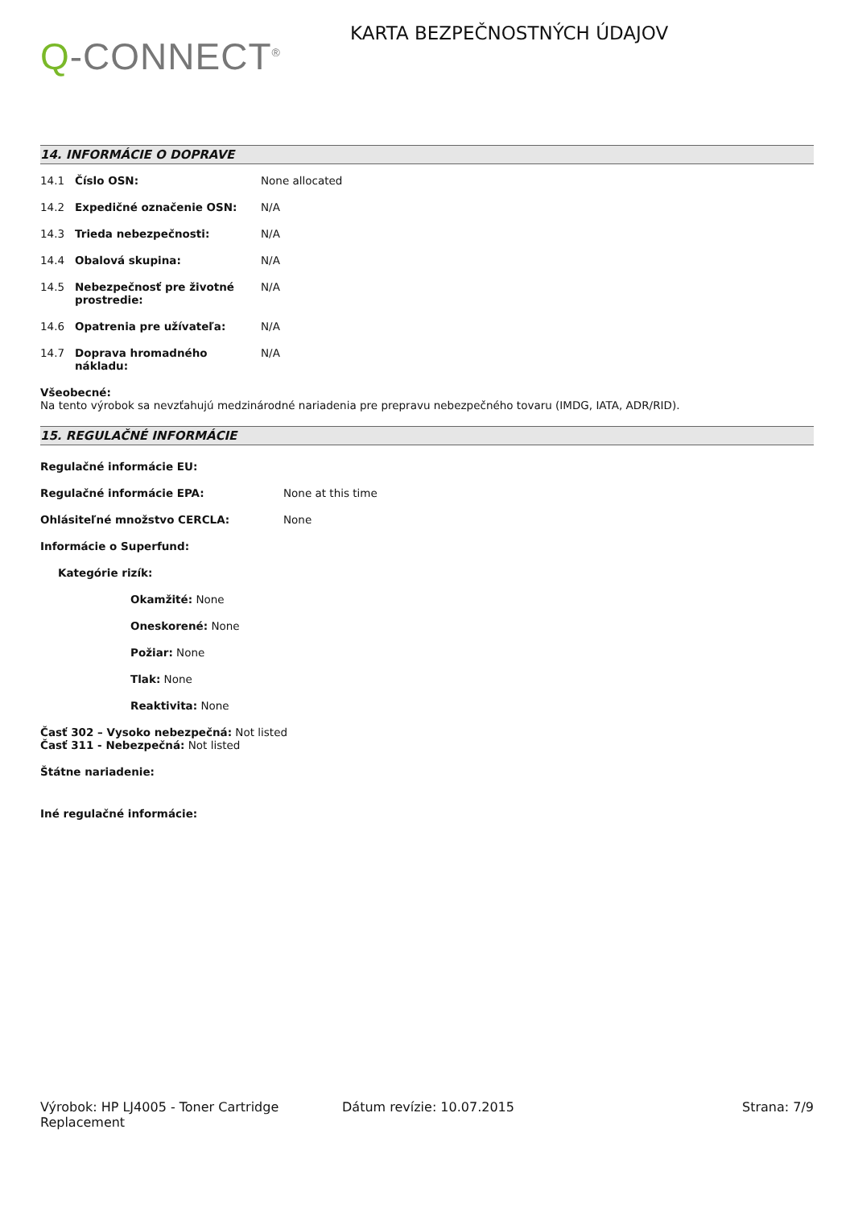Q-CONNECT<sup>®</sup>
KARTA BEZPEČNOSTNÝCH ÚDAJOV
14. INFORMÁCIE O DOPRAVE
| 14.1 | Číslo OSN: | None allocated |
| 14.2 | Expedičné označenie OSN: | N/A |
| 14.3 | Trieda nebezpečnosti: | N/A |
| 14.4 | Obalová skupina: | N/A |
| 14.5 | Nebezpečnosť pre životné prostredie: | N/A |
| 14.6 | Opatrenia pre užívateľa: | N/A |
| 14.7 | Doprava hromadného nákladu: | N/A |
Všeobecné:
Na tento výrobok sa nevzťahujú medzinárodné nariadenia pre prepravu nebezpečného tovaru (IMDG, IATA, ADR/RID).
15. REGULAČNÉ INFORMÁCIE
Regulačné informácie EU:
Regulačné informácie EPA: None at this time
Ohlásiteľné množstvo CERCLA: None
Informácie o Superfund:
Kategórie rizík:
Okamžité: None
Oneskorené: None
Požiar: None
Tlak: None
Reaktivita: None
Časť 302 – Vysoko nebezpečná: Not listed
Časť 311 - Nebezpečná: Not listed
Štátne nariadenie:
Iné regulačné informácie:
Výrobok: HP LJ4005 - Toner Cartridge Replacement
Dátum revízie: 10.07.2015 Strana: 7/9